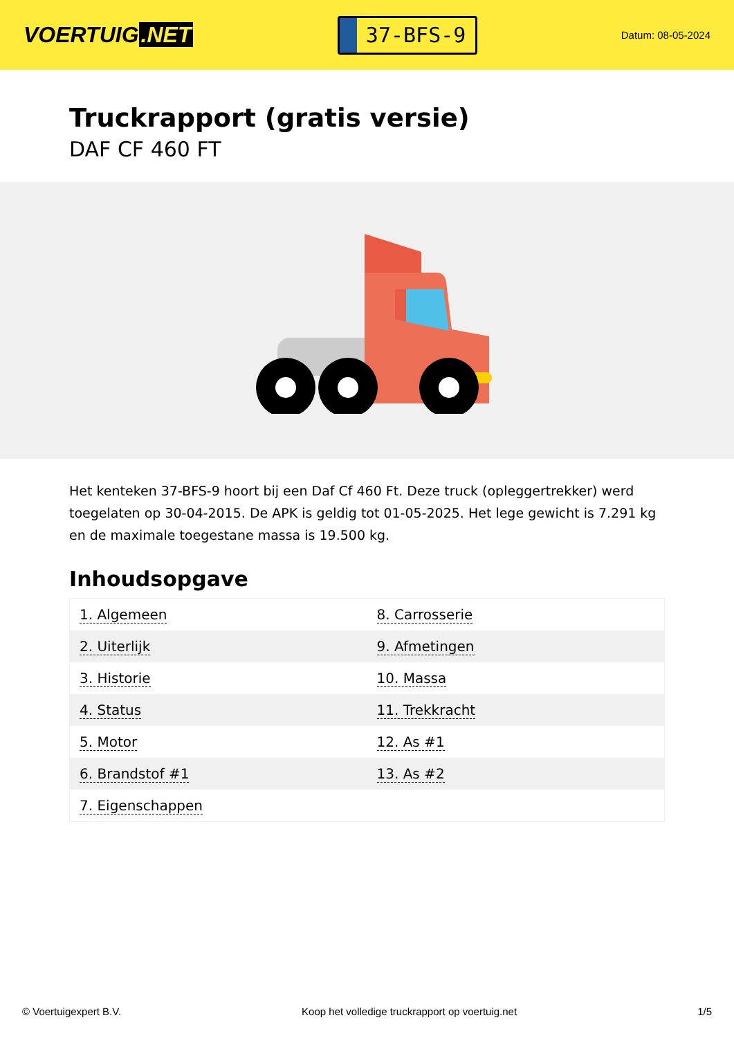VOERTUIG.NET
37-BFS-9
Datum: 08-05-2024
Truckrapport (gratis versie)
DAF CF 460 FT
Het kenteken 37-BFS-9 hoort bij een Daf Cf 460 Ft. Deze truck (opleggertrekker) werd toegelaten op 30-04-2015. De APK is geldig tot 01-05-2025. Het lege gewicht is 7.291 kg en de maximale toegestane massa is 19.500 kg.
Inhoudsopgave
| 1. Algemeen | 8. Carrosserie |
| 2. Uiterlijk | 9. Afmetingen |
| 3. Historie | 10. Massa |
| 4. Status | 11. Trekkracht |
| 5. Motor | 12. As #1 |
| 6. Brandstof #1 | 13. As #2 |
| 7. Eigenschappen | |
© Voertuigexpert B.V. Koop het volledige truckrapport op voertuig.net 1/5